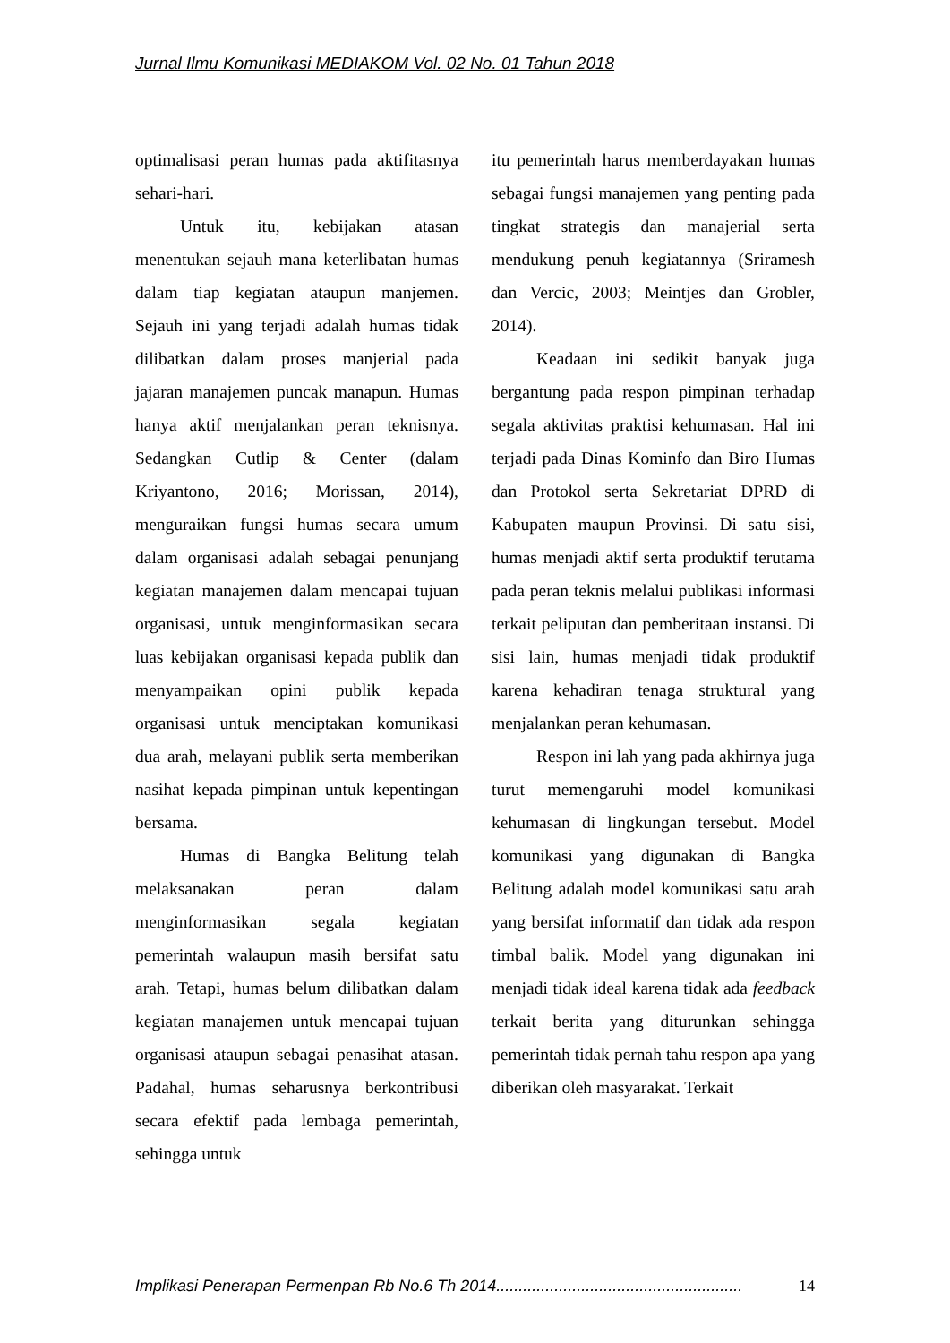Jurnal Ilmu Komunikasi MEDIAKOM Vol. 02 No. 01 Tahun 2018
optimalisasi peran humas pada aktifitasnya sehari-hari.
Untuk itu, kebijakan atasan menentukan sejauh mana keterlibatan humas dalam tiap kegiatan ataupun manjemen. Sejauh ini yang terjadi adalah humas tidak dilibatkan dalam proses manjerial pada jajaran manajemen puncak manapun. Humas hanya aktif menjalankan peran teknisnya. Sedangkan Cutlip & Center (dalam Kriyantono, 2016; Morissan, 2014), menguraikan fungsi humas secara umum dalam organisasi adalah sebagai penunjang kegiatan manajemen dalam mencapai tujuan organisasi, untuk menginformasikan secara luas kebijakan organisasi kepada publik dan menyampaikan opini publik kepada organisasi untuk menciptakan komunikasi dua arah, melayani publik serta memberikan nasihat kepada pimpinan untuk kepentingan bersama.
Humas di Bangka Belitung telah melaksanakan peran dalam menginformasikan segala kegiatan pemerintah walaupun masih bersifat satu arah. Tetapi, humas belum dilibatkan dalam kegiatan manajemen untuk mencapai tujuan organisasi ataupun sebagai penasihat atasan. Padahal, humas seharusnya berkontribusi secara efektif pada lembaga pemerintah, sehingga untuk
itu pemerintah harus memberdayakan humas sebagai fungsi manajemen yang penting pada tingkat strategis dan manajerial serta mendukung penuh kegiatannya (Sriramesh dan Vercic, 2003; Meintjes dan Grobler, 2014).
Keadaan ini sedikit banyak juga bergantung pada respon pimpinan terhadap segala aktivitas praktisi kehumasan. Hal ini terjadi pada Dinas Kominfo dan Biro Humas dan Protokol serta Sekretariat DPRD di Kabupaten maupun Provinsi. Di satu sisi, humas menjadi aktif serta produktif terutama pada peran teknis melalui publikasi informasi terkait peliputan dan pemberitaan instansi. Di sisi lain, humas menjadi tidak produktif karena kehadiran tenaga struktural yang menjalankan peran kehumasan.
Respon ini lah yang pada akhirnya juga turut memengaruhi model komunikasi kehumasan di lingkungan tersebut. Model komunikasi yang digunakan di Bangka Belitung adalah model komunikasi satu arah yang bersifat informatif dan tidak ada respon timbal balik. Model yang digunakan ini menjadi tidak ideal karena tidak ada feedback terkait berita yang diturunkan sehingga pemerintah tidak pernah tahu respon apa yang diberikan oleh masyarakat. Terkait
Implikasi Penerapan Permenpan Rb No.6 Th 2014....................................................... 14